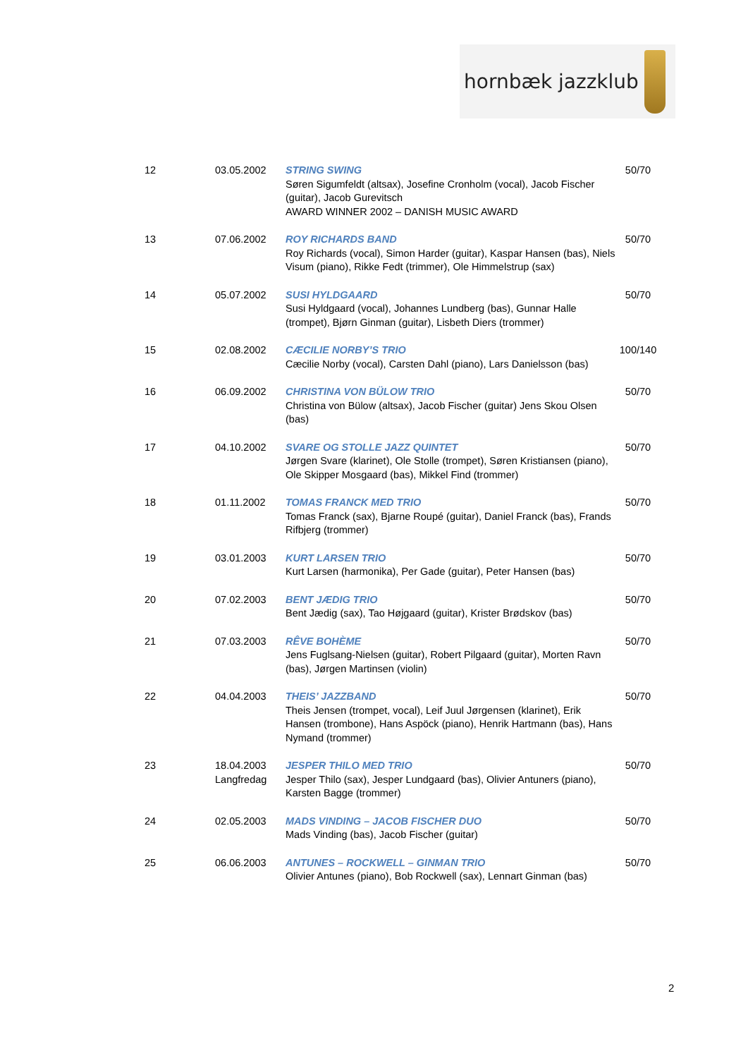hornbæk jazzklub
| 12 | 03.05.2002 | STRING SWING Søren Sigumfeldt (altsax), Josefine Cronholm (vocal), Jacob Fischer (guitar), Jacob Gurevitsch AWARD WINNER 2002 – DANISH MUSIC AWARD | 50/70 |
| 13 | 07.06.2002 | ROY RICHARDS BAND Roy Richards (vocal), Simon Harder (guitar), Kaspar Hansen (bas), Niels Visum (piano), Rikke Fedt (trimmer), Ole Himmelstrup (sax) | 50/70 |
| 14 | 05.07.2002 | SUSI HYLDGAARD Susi Hyldgaard (vocal), Johannes Lundberg (bas), Gunnar Halle (trompet), Bjørn Ginman (guitar), Lisbeth Diers (trommer) | 50/70 |
| 15 | 02.08.2002 | CÆCILIE NORBY’S TRIO Cæcilie Norby (vocal), Carsten Dahl (piano), Lars Danielsson (bas) | 100/140 |
| 16 | 06.09.2002 | CHRISTINA VON BÜLOW TRIO Christina von Bülow (altsax), Jacob Fischer (guitar) Jens Skou Olsen (bas) | 50/70 |
| 17 | 04.10.2002 | SVARE OG STOLLE JAZZ QUINTET Jørgen Svare (klarinet), Ole Stolle (trompet), Søren Kristiansen (piano), Ole Skipper Mosgaard (bas), Mikkel Find (trommer) | 50/70 |
| 18 | 01.11.2002 | TOMAS FRANCK MED TRIO Tomas Franck (sax), Bjarne Roupé (guitar), Daniel Franck (bas), Frands Rifbjerg (trommer) | 50/70 |
| 19 | 03.01.2003 | KURT LARSEN TRIO Kurt Larsen (harmonika), Per Gade (guitar), Peter Hansen (bas) | 50/70 |
| 20 | 07.02.2003 | BENT JÆDIG TRIO Bent Jædig (sax), Tao Højgaard (guitar), Krister Brødskov (bas) | 50/70 |
| 21 | 07.03.2003 | RÊVE BOHÈME Jens Fuglsang-Nielsen (guitar), Robert Pilgaard (guitar), Morten Ravn (bas), Jørgen Martinsen (violin) | 50/70 |
| 22 | 04.04.2003 | THEIS’ JAZZBAND Theis Jensen (trompet, vocal), Leif Juul Jørgensen (klarinet), Erik Hansen (trombone), Hans Aspöck (piano), Henrik Hartmann (bas), Hans Nymand (trommer) | 50/70 |
| 23 | 18.04.2003 Langfredag | JESPER THILO MED TRIO Jesper Thilo (sax), Jesper Lundgaard (bas), Olivier Antuners (piano), Karsten Bagge (trommer) | 50/70 |
| 24 | 02.05.2003 | MADS VINDING – JACOB FISCHER DUO Mads Vinding (bas), Jacob Fischer (guitar) | 50/70 |
| 25 | 06.06.2003 | ANTUNES – ROCKWELL – GINMAN TRIO Olivier Antunes (piano), Bob Rockwell (sax), Lennart Ginman (bas) | 50/70 |
2